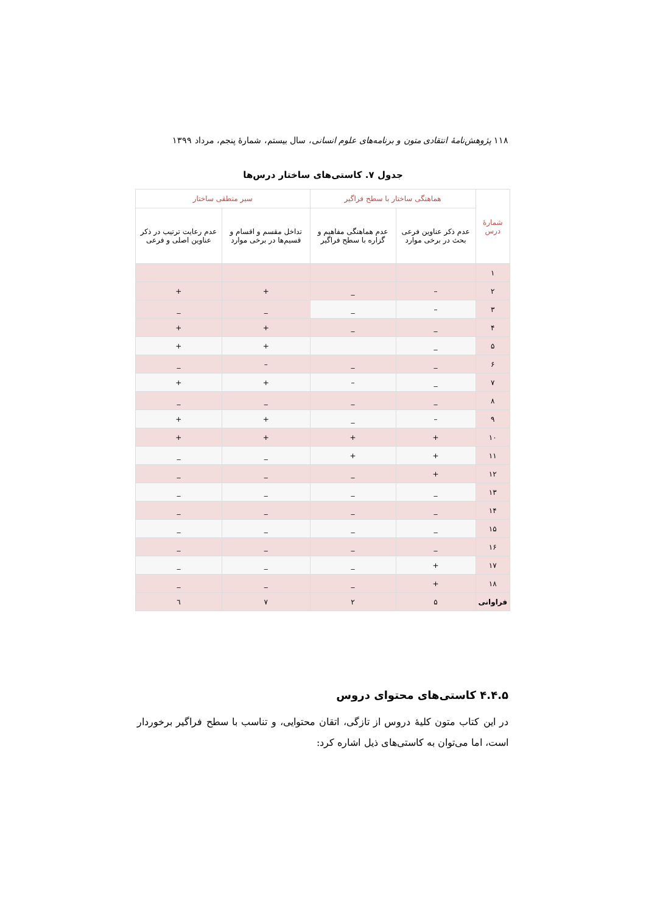۱۱۸ پژوهش‌نامهٔ انتقادی متون و برنامه‌های علوم انسانی، سال بیستم، شمارهٔ پنجم، مرداد ۱۳۹۹
جدول ۷. کاستی‌های ساختار درس‌ها
| شمارهٔ درس | هماهنگی ساختار با سطح فراگیر | | سیر منطقی ساختار | |
| --- | --- | --- | --- | --- |
| | عدم ذکر عناوین فرعی بحث در برخی موارد | عدم هماهنگی مفاهیم و گزاره با سطح فراگیر | تداخل مقسم و اقسام و قسیم‌ها در برخی موارد | عدم رعایت ترتیب در ذکر عناوین اصلی و فرعی |
| ۱ | | | | |
| ۲ | – | _ | + | + |
| ۳ | – | _ | _ | _ |
| ۴ | _ | _ | + | + |
| ۵ | _ | | + | + |
| ۶ | _ | _ | – | _ |
| ۷ | _ | – | + | + |
| ۸ | _ | _ | _ | _ |
| ۹ | – | _ | + | + |
| ۱۰ | + | + | + | + |
| ۱۱ | + | + | _ | _ |
| ۱۲ | + | _ | _ | _ |
| ۱۳ | _ | _ | _ | _ |
| ۱۴ | _ | _ | _ | _ |
| ۱۵ | _ | _ | _ | _ |
| ۱۶ | _ | _ | _ | _ |
| ۱۷ | + | _ | _ | _ |
| ۱۸ | + | _ | _ | _ |
| فراوانی | ۵ | ۲ | ۷ | ٦ |
۴.۴.۵ کاستی‌های محتوای دروس
در این کتاب متون کلیهٔ دروس از تازگی، اتقان محتوایی، و تناسب با سطح فراگیر برخوردار است، اما می‌توان به کاستی‌های ذیل اشاره کرد: